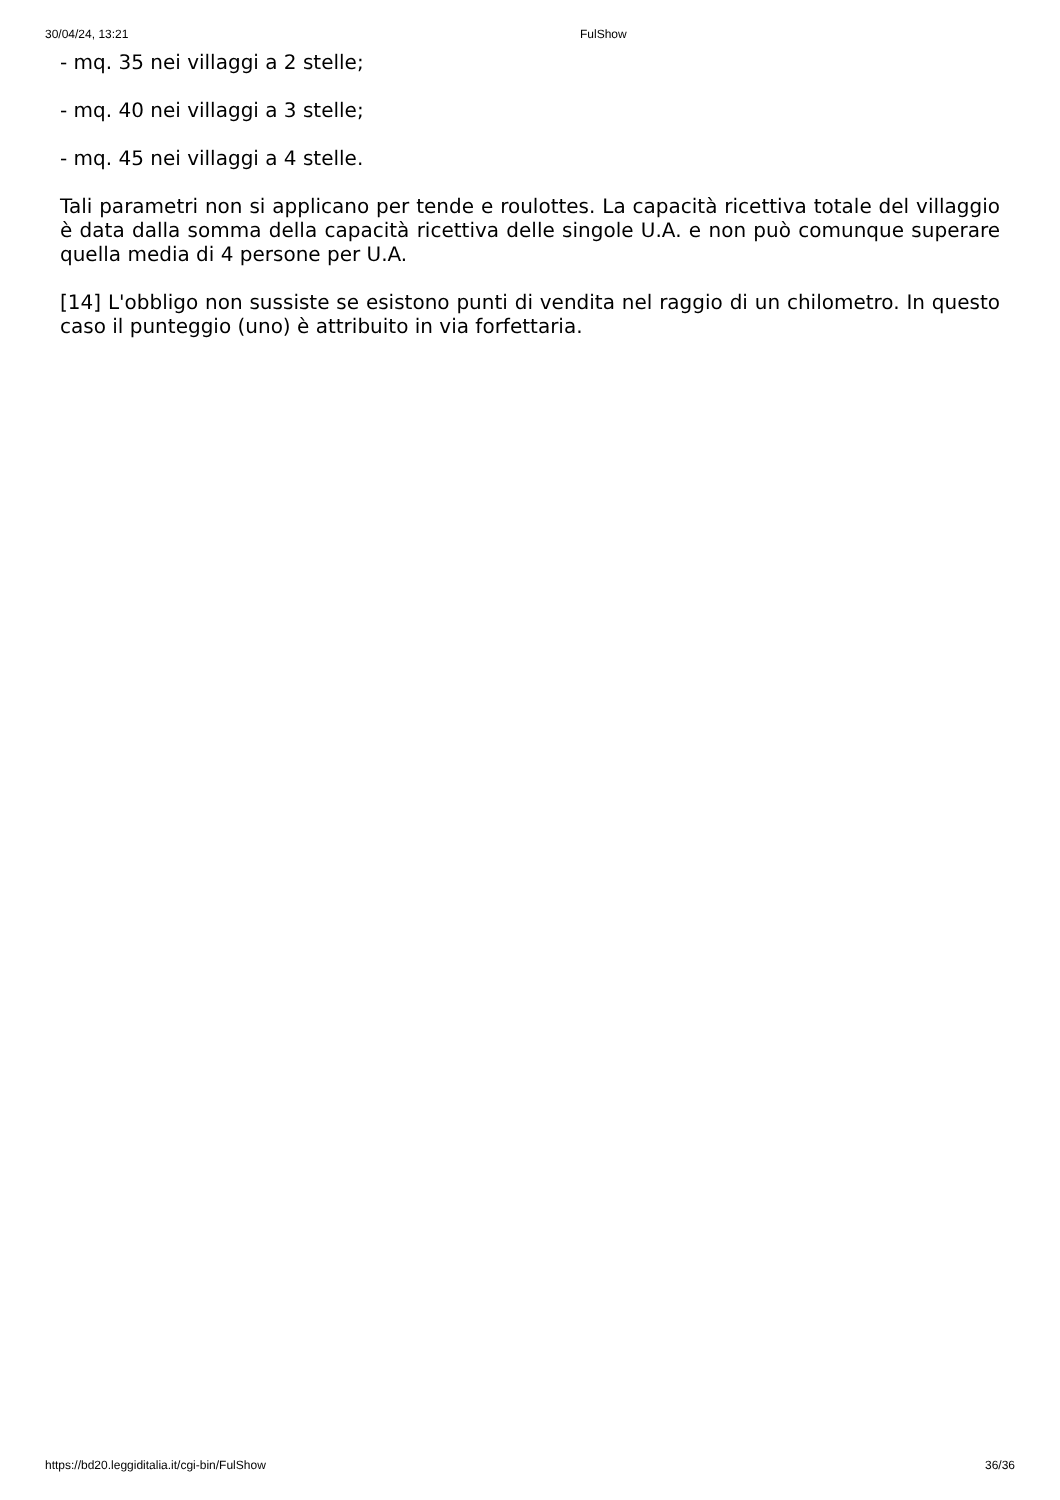30/04/24, 13:21 FulShow
- mq. 35 nei villaggi a 2 stelle;
- mq. 40 nei villaggi a 3 stelle;
- mq. 45 nei villaggi a 4 stelle.
Tali parametri non si applicano per tende e roulottes. La capacità ricettiva totale del villaggio è data dalla somma della capacità ricettiva delle singole U.A. e non può comunque superare quella media di 4 persone per U.A.
[14] L'obbligo non sussiste se esistono punti di vendita nel raggio di un chilometro. In questo caso il punteggio (uno) è attribuito in via forfettaria.
https://bd20.leggiditalia.it/cgi-bin/FulShow 36/36